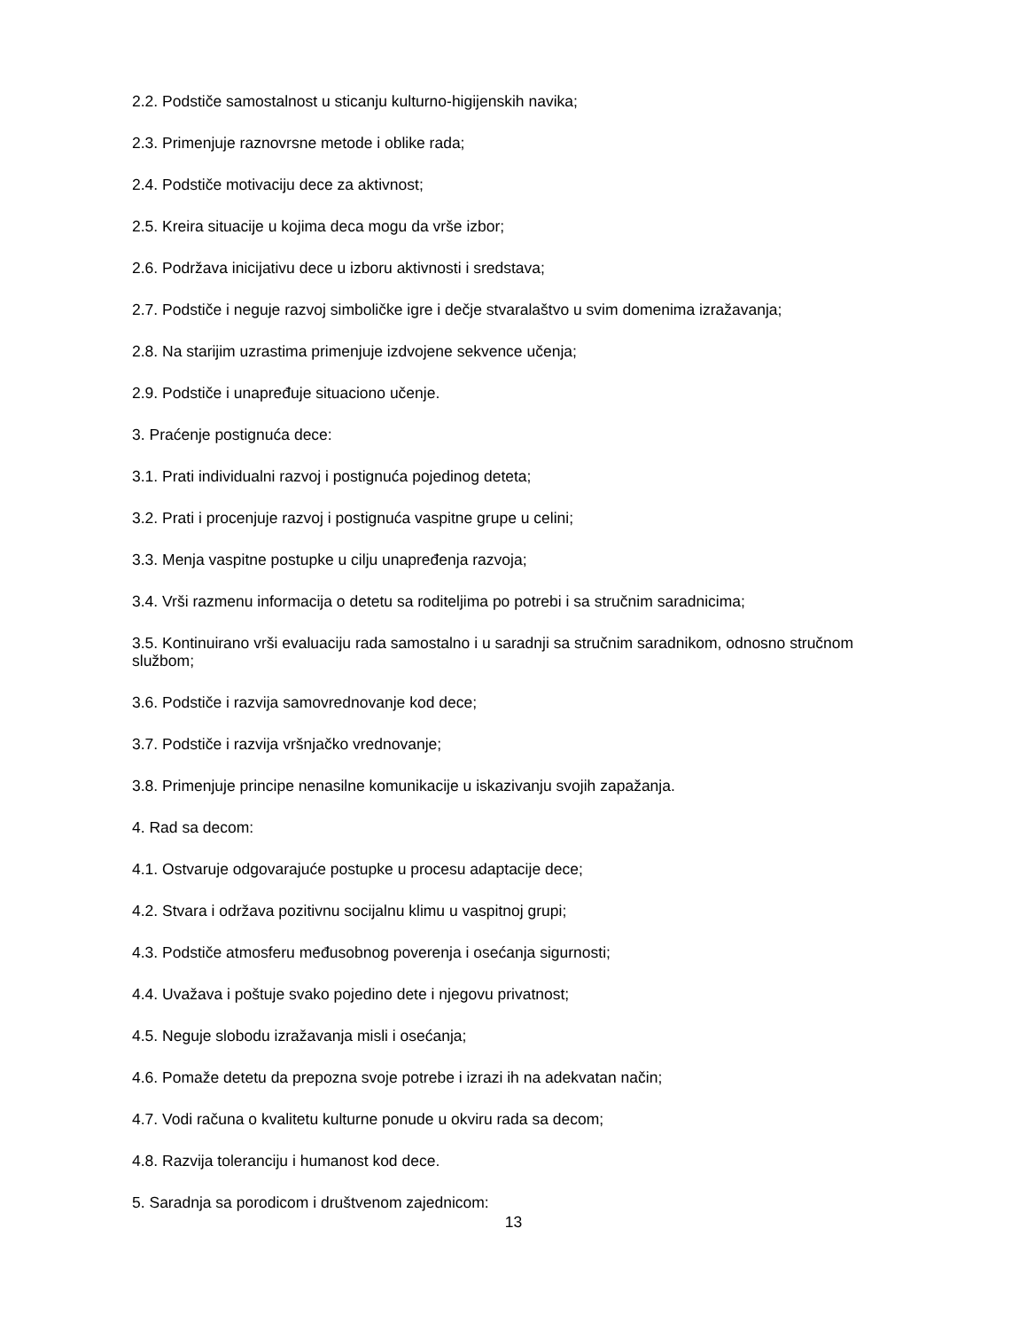2.2. Podstiče samostalnost u sticanju kulturno-higijenskih navika;
2.3. Primenjuje raznovrsne metode i oblike rada;
2.4. Podstiče motivaciju dece za aktivnost;
2.5. Kreira situacije u kojima deca mogu da vrše izbor;
2.6. Podržava inicijativu dece u izboru aktivnosti i sredstava;
2.7. Podstiče i neguje razvoj simboličke igre i dečje stvaralaštvo u svim domenima izražavanja;
2.8. Na starijim uzrastima primenjuje izdvojene sekvence učenja;
2.9. Podstiče i unapređuje situaciono učenje.
3. Praćenje postignuća dece:
3.1. Prati individualni razvoj i postignuća pojedinog deteta;
3.2. Prati i procenjuje razvoj i postignuća vaspitne grupe u celini;
3.3. Menja vaspitne postupke u cilju unapređenja razvoja;
3.4. Vrši razmenu informacija o detetu sa roditeljima po potrebi i sa stručnim saradnicima;
3.5. Kontinuirano vrši evaluaciju rada samostalno i u saradnji sa stručnim saradnikom, odnosno stručnom službom;
3.6. Podstiče i razvija samovrednovanje kod dece;
3.7. Podstiče i razvija vršnjačko vrednovanje;
3.8. Primenjuje principe nenasilne komunikacije u iskazivanju svojih zapažanja.
4. Rad sa decom:
4.1. Ostvaruje odgovarajuće postupke u procesu adaptacije dece;
4.2. Stvara i održava pozitivnu socijalnu klimu u vaspitnoj grupi;
4.3. Podstiče atmosferu međusobnog poverenja i osećanja sigurnosti;
4.4. Uvažava i poštuje svako pojedino dete i njegovu privatnost;
4.5. Neguje slobodu izražavanja misli i osećanja;
4.6. Pomaže detetu da prepozna svoje potrebe i izrazi ih na adekvatan način;
4.7. Vodi računa o kvalitetu kulturne ponude u okviru rada sa decom;
4.8. Razvija toleranciju i humanost kod dece.
5. Saradnja sa porodicom i društvenom zajednicom:
13